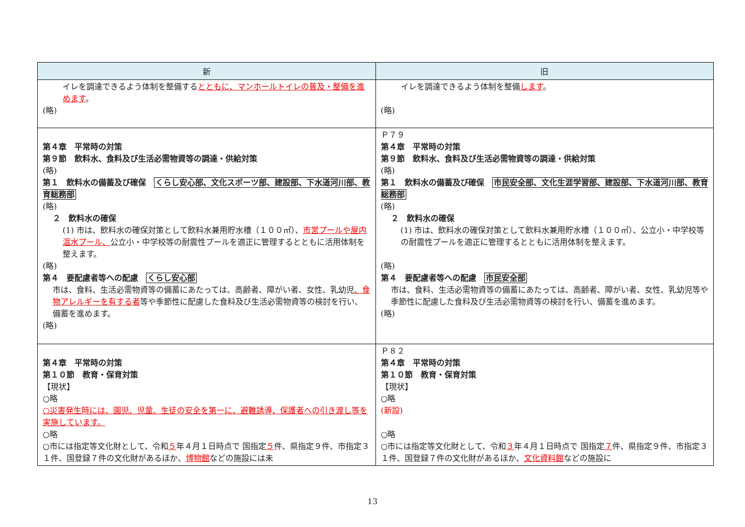| 新 | 旧 |
| --- | --- |
| イレを調達できるよう体制を整備する とともに、マンホールトイレの普及・整備を進めます 。 (略) | イレを調達できるよう体制を整備 します 。 (略) |
| 第４章 平常時の対策 第９節 飲料水、食料及び生活必需物資等の調達・供給対策 (略) 第１ 飲料水の備蓄及び確保 くらし安心部、文化スポーツ部、建設部、下水道河川部、教育総務部 (略) ２ 飲料水の確保 (1) 市は、飲料水の確保対策として飲料水兼用貯水槽（１００㎥）、 市営プールや屋内温水プール、 公立小・中学校等の耐震性プールを適正に管理するとともに活用体制を整えます。 (略) 第４ 要配慮者等への配慮 くらし安心部 市は、食料、生活必需物資等の備蓄にあたっては、高齢者、障がい者、女性、乳幼児 、食物アレルギーを有する者 等や季節性に配慮した食料及び生活必需物資等の検討を行い、備蓄を進めます。 (略) | Ｐ７９ 第４章 平常時の対策 第９節 飲料水、食料及び生活必需物資等の調達・供給対策 (略) 第１ 飲料水の備蓄及び確保 市民安全部、文化生涯学習部、建設部、下水道河川部、教育総務部 (略) ２ 飲料水の確保 (1) 市は、飲料水の確保対策として飲料水兼用貯水槽（１００㎥）、公立小・中学校等の耐震性プールを適正に管理するとともに活用体制を整えます。 (略) 第４ 要配慮者等への配慮 市民安全部 市は、食料、生活必需物資等の備蓄にあたっては、高齢者、障がい者、女性、乳幼児等や季節性に配慮した食料及び生活必需物資等の検討を行い、備蓄を進めます。 (略) |
| 第４章 平常時の対策 第１０節 教育・保育対策 【現状】 ○略 ○災害発生時には、園児、児童、生徒の安全を第一に、避難誘導、保護者への引き渡し等を実施しています。 ○略 ○市には指定等文化財として、令和 ５ 年４月１日時点で 国指定 ５ 件、県指定９件、市指定３１件、国登録７件の文化財があるほか、 博物館 などの施設には未 | Ｐ８２ 第４章 平常時の対策 第１０節 教育・保育対策 【現状】 ○略 (新設) ○略 ○市には指定等文化財として、令和 ３ 年４月１日時点で 国指定 ７ 件、県指定９件、市指定３１件、国登録７件の文化財があるほか、 文化資料館 などの施設に |
13